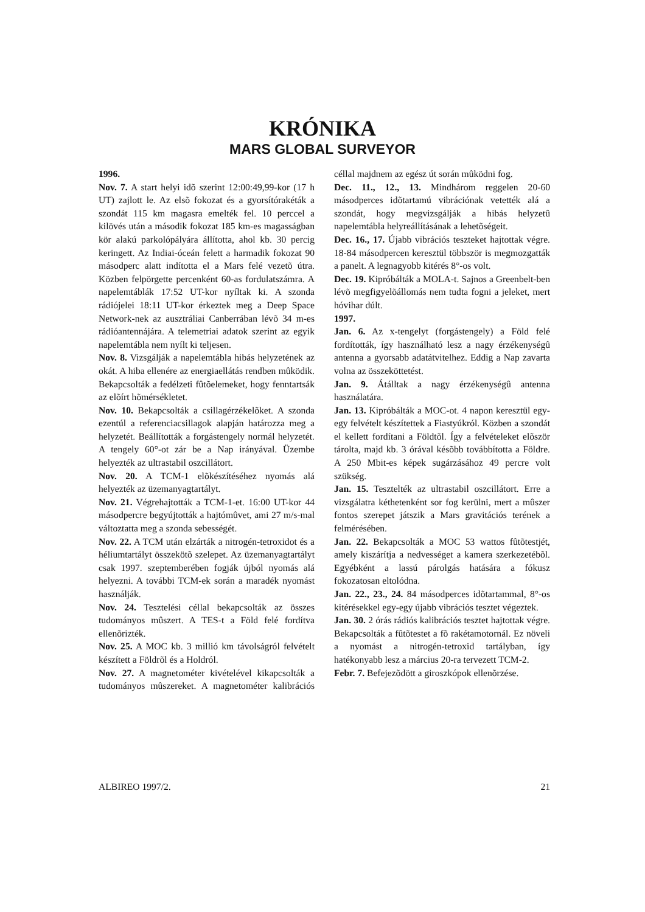KRÓNIKA
MARS GLOBAL SURVEYOR
1996.
Nov. 7. A start helyi idõ szerint 12:00:49,99-kor (17 h UT) zajlott le. Az elsõ fokozat és a gyorsítórakéták a szondát 115 km magasra emelték fel. 10 perccel a kilövés után a második fokozat 185 km-es magasságban kör alakú parkolópályára állította, ahol kb. 30 percig keringett. Az Indiai-óceán felett a harmadik fokozat 90 másodperc alatt indította el a Mars felé vezetõ útra. Közben felpörgette percenként 60-as fordulatszámra. A napelemtáblák 17:52 UT-kor nyíltak ki. A szonda rádiójelei 18:11 UT-kor érkeztek meg a Deep Space Network-nek az ausztráliai Canberrában lévõ 34 m-es rádióantennájára. A telemetriai adatok szerint az egyik napelemtábla nem nyílt ki teljesen.
Nov. 8. Vizsgálják a napelemtábla hibás helyzetének az okát. A hiba ellenére az energiaellátás rendben mûködik. Bekapcsolták a fedélzeti fûtõelemeket, hogy fenntartsák az elõírt hõmérsékletet.
Nov. 10. Bekapcsolták a csillagérzékelõket. A szonda ezentúl a referenciacsillagok alapján határozza meg a helyzetét. Beállították a forgástengely normál helyzetét. A tengely 60°-ot zár be a Nap irányával. Üzembe helyezték az ultrastabil oszcillátort.
Nov. 20. A TCM-1 elõkészítéséhez nyomás alá helyezték az üzemanyagtartályt.
Nov. 21. Végrehajtották a TCM-1-et. 16:00 UT-kor 44 másodpercre begyújtották a hajtómûvet, ami 27 m/s-mal változtatta meg a szonda sebességét.
Nov. 22. A TCM után elzárták a nitrogén-tetroxidot és a héliumtartályt összekötõ szelepet. Az üzemanyagtartályt csak 1997. szeptemberében fogják újból nyomás alá helyezni. A további TCM-ek során a maradék nyomást használják.
Nov. 24. Tesztelési céllal bekapcsolták az összes tudományos mûszert. A TES-t a Föld felé fordítva ellenõrizték.
Nov. 25. A MOC kb. 3 millió km távolságról felvételt készített a Földrõl és a Holdról.
Nov. 27. A magnetométer kivételével kikapcsolták a tudományos mûszereket. A magnetométer kalibrációs céllal majdnem az egész út során mûködni fog.
Dec. 11., 12., 13. Mindhárom reggelen 20-60 másodperces idõtartamú vibrációnak vetették alá a szondát, hogy megvizsgálják a hibás helyzetû napelemtábla helyreállításának a lehetõségeit.
Dec. 16., 17. Újabb vibrációs teszteket hajtottak végre. 18-84 másodpercen keresztül többször is megmozgatták a panelt. A legnagyobb kitérés 8°-os volt.
Dec. 19. Kipróbálták a MOLA-t. Sajnos a Greenbelt-ben lévõ megfigyelõállomás nem tudta fogni a jeleket, mert hóvihar dúlt.
1997.
Jan. 6. Az x-tengelyt (forgástengely) a Föld felé fordították, így használható lesz a nagy érzékenységû antenna a gyorsabb adatátvitelhez. Eddig a Nap zavarta volna az összeköttetést.
Jan. 9. Átálltak a nagy érzékenységû antenna használatára.
Jan. 13. Kipróbálták a MOC-ot. 4 napon keresztül egy-egy felvételt készítettek a Fiastyúkról. Közben a szondát el kellett fordítani a Földtõl. Így a felvételeket elõször tárolta, majd kb. 3 órával késõbb továbbította a Földre. A 250 Mbit-es képek sugárzásához 49 percre volt szükség.
Jan. 15. Tesztelték az ultrastabil oszcillátort. Erre a vizsgálatra kéthetenként sor fog kerülni, mert a mûszer fontos szerepet játszik a Mars gravitációs terének a felmérésében.
Jan. 22. Bekapcsolták a MOC 53 wattos fûtõtestjét, amely kiszárítja a nedvességet a kamera szerkezetébõl. Egyébként a lassú párolgás hatására a fókusz fokozatosan eltolódna.
Jan. 22., 23., 24. 84 másodperces idõtartammal, 8°-os kitérésekkel egy-egy újabb vibrációs tesztet végeztek.
Jan. 30. 2 órás rádiós kalibrációs tesztet hajtottak végre. Bekapcsolták a fûtõtestet a fõ rakétamotornál. Ez növeli a nyomást a nitrogén-tetroxid tartályban, így hatékonyabb lesz a március 20-ra tervezett TCM-2.
Febr. 7. Befejezõdött a giroszkópok ellenõrzése.
ALBIREO 1997/2. 21